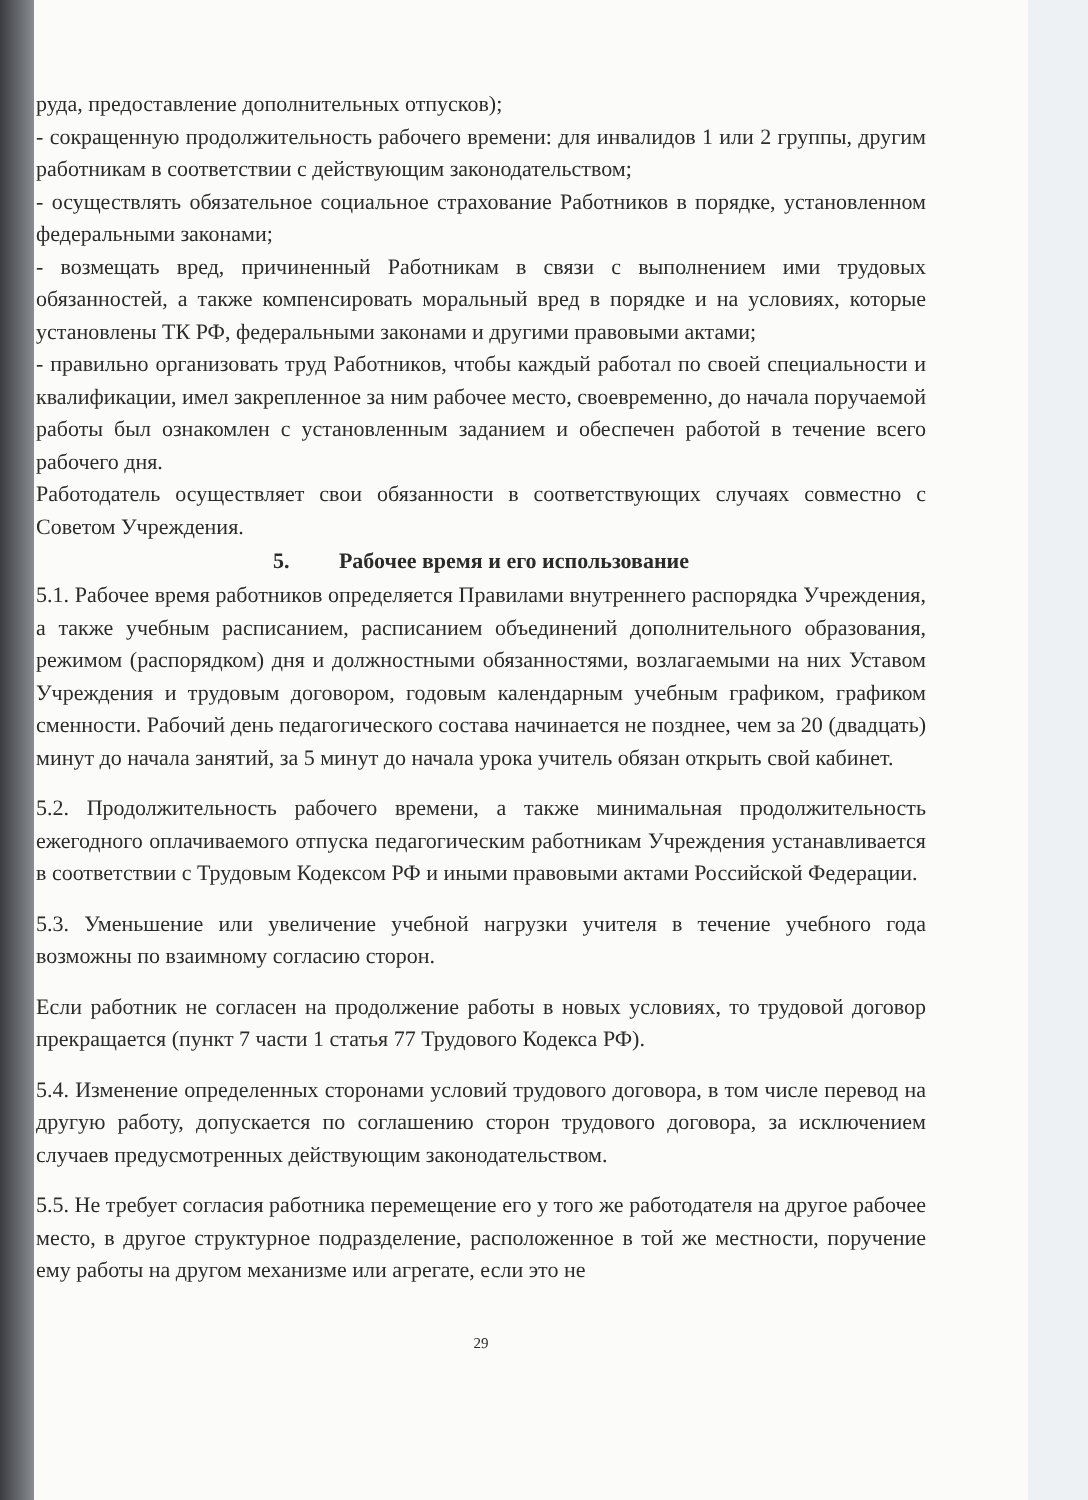руда, предоставление дополнительных отпусков);
- сокращенную продолжительность рабочего времени: для инвалидов 1 или 2 группы, другим работникам в соответствии с действующим законодательством;
- осуществлять обязательное социальное страхование Работников в порядке, установленном федеральными законами;
- возмещать вред, причиненный Работникам в связи с выполнением ими трудовых обязанностей, а также компенсировать моральный вред в порядке и на условиях, которые установлены ТК РФ, федеральными законами и другими правовыми актами;
- правильно организовать труд Работников, чтобы каждый работал по своей специальности и квалификации, имел закрепленное за ним рабочее место, своевременно, до начала поручаемой работы был ознакомлен с установленным заданием и обеспечен работой в течение всего рабочего дня.
Работодатель осуществляет свои обязанности в соответствующих случаях совместно с Советом Учреждения.
5. Рабочее время и его использование
5.1. Рабочее время работников определяется Правилами внутреннего распорядка Учреждения, а также учебным расписанием, расписанием объединений дополнительного образования, режимом (распорядком) дня и должностными обязанностями, возлагаемыми на них Уставом Учреждения и трудовым договором, годовым календарным учебным графиком, графиком сменности. Рабочий день педагогического состава начинается не позднее, чем за 20 (двадцать) минут до начала занятий, за 5 минут до начала урока учитель обязан открыть свой кабинет.
5.2. Продолжительность рабочего времени, а также минимальная продолжительность ежегодного оплачиваемого отпуска педагогическим работникам Учреждения устанавливается в соответствии с Трудовым Кодексом РФ и иными правовыми актами Российской Федерации.
5.3. Уменьшение или увеличение учебной нагрузки учителя в течение учебного года возможны по взаимному согласию сторон.
Если работник не согласен на продолжение работы в новых условиях, то трудовой договор прекращается (пункт 7 части 1 статья 77 Трудового Кодекса РФ).
5.4. Изменение определенных сторонами условий трудового договора, в том числе перевод на другую работу, допускается по соглашению сторон трудового договора, за исключением случаев предусмотренных действующим законодательством.
5.5. Не требует согласия работника перемещение его у того же работодателя на другое рабочее место, в другое структурное подразделение, расположенное в той же местности, поручение ему работы на другом механизме или агрегате, если это не
29